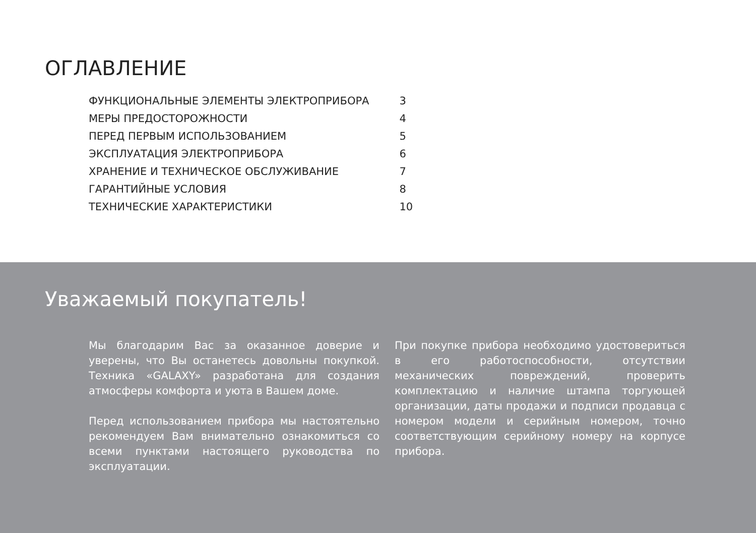ОГЛАВЛЕНИЕ
| ФУНКЦИОНАЛЬНЫЕ ЭЛЕМЕНТЫ ЭЛЕКТРОПРИБОРА | 3 |
| МЕРЫ ПРЕДОСТОРОЖНОСТИ | 4 |
| ПЕРЕД ПЕРВЫМ ИСПОЛЬЗОВАНИЕМ | 5 |
| ЭКСПЛУАТАЦИЯ ЭЛЕКТРОПРИБОРА | 6 |
| ХРАНЕНИЕ И ТЕХНИЧЕСКОЕ ОБСЛУЖИВАНИЕ | 7 |
| ГАРАНТИЙНЫЕ УСЛОВИЯ | 8 |
| ТЕХНИЧЕСКИЕ ХАРАКТЕРИСТИКИ | 10 |
Уважаемый покупатель!
Мы благодарим Вас за оказанное доверие и уверены, что Вы останетесь довольны покупкой. Техника «GALAXY» разработана для создания атмосферы комфорта и уюта в Вашем доме.
Перед использованием прибора мы настоятельно рекомендуем Вам внимательно ознакомиться со всеми пунктами настоящего руководства по эксплуатации.
При покупке прибора необходимо удостовериться в его работоспособности, отсутствии механических повреждений, проверить комплектацию и наличие штампа торгующей организации, даты продажи и подписи продавца с номером модели и серийным номером, точно соответствующим серийному номеру на корпусе прибора.